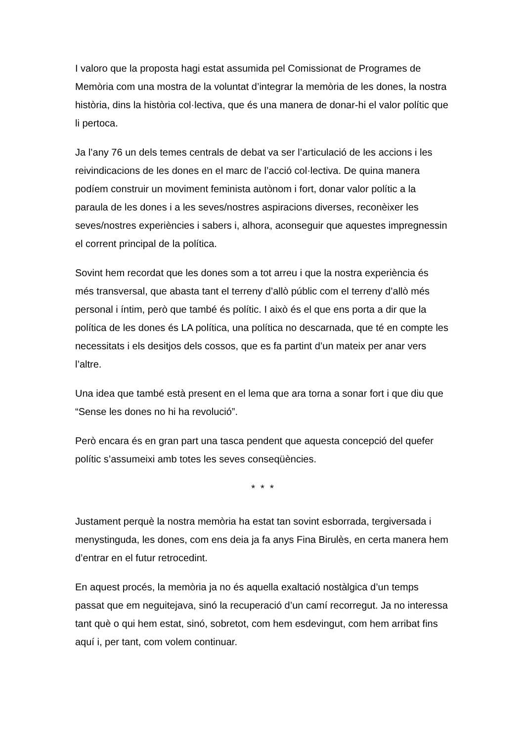I valoro que la proposta hagi estat assumida pel Comissionat de Programes de Memòria com una mostra de la voluntat d’integrar la memòria de les dones, la nostra història, dins la història col·lectiva, que és una manera de donar-hi el valor polític que li pertoca.
Ja l’any 76 un dels temes centrals de debat va ser l’articulació de les accions i les reivindicacions de les dones en el marc de l’acció col·lectiva. De quina manera podíem construir un moviment feminista autònom i fort, donar valor polític a la paraula de les dones i a les seves/nostres aspiracions diverses, reconèixer les seves/nostres experiències i sabers i, alhora, aconseguir que aquestes impregnessin el corrent principal de la política.
Sovint hem recordat que les dones som a tot arreu i que la nostra experiència és més transversal, que abasta tant el terreny d’allò públic com el terreny d’allò més personal i íntim, però que també és polític. I això és el que ens porta a dir que la política de les dones és LA política, una política no descarnada, que té en compte les necessitats i els desitjos dels cossos, que es fa partint d’un mateix per anar vers l’altre.
Una idea que també està present en el lema que ara torna a sonar fort i que diu que “Sense les dones no hi ha revolució”.
Però encara és en gran part una tasca pendent que aquesta concepció del quefer polític s’assumeixi amb totes les seves conseqüències.
* * *
Justament perquè la nostra memòria ha estat tan sovint esborrada, tergiversada i menystinguda, les dones, com ens deia ja fa anys Fina Birulès, en certa manera hem d’entrar en el futur retrocedint.
En aquest procés, la memòria ja no és aquella exaltació nostàlgica d’un temps passat que em neguitejava, sinó la recuperació d’un camí recorregut. Ja no interessa tant què o qui hem estat, sinó, sobretot, com hem esdevingut, com hem arribat fins aquí i, per tant, com volem continuar.